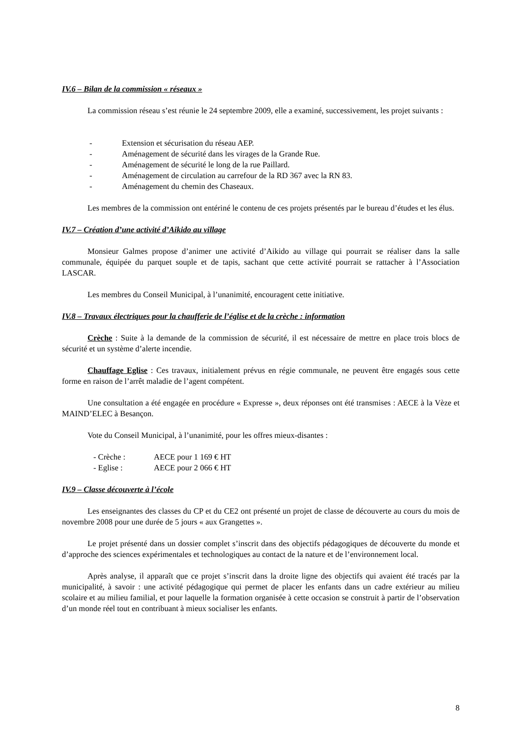IV.6 – Bilan de la commission « réseaux »
La commission réseau s’est réunie le 24 septembre 2009, elle a examiné, successivement, les projet suivants :
- Extension et sécurisation du réseau AEP.
- Aménagement de sécurité dans les virages de la Grande Rue.
- Aménagement de sécurité le long de la rue Paillard.
- Aménagement de circulation au carrefour de la RD 367 avec la RN 83.
- Aménagement du chemin des Chaseaux.
Les membres de la commission ont entériné le contenu de ces projets présentés par le bureau d’études et les élus.
IV.7 – Création d’une activité d’Aikido au village
Monsieur Galmes propose d’animer une activité d’Aikido au village qui pourrait se réaliser dans la salle communale, équipée du parquet souple et de tapis, sachant que cette activité pourrait se rattacher à l’Association LASCAR.
Les membres du Conseil Municipal, à l’unanimité, encouragent cette initiative.
IV.8 – Travaux électriques pour la chaufferie de l’église et de la crèche : information
Crèche : Suite à la demande de la commission de sécurité, il est nécessaire de mettre en place trois blocs de sécurité et un système d’alerte incendie.
Chauffage Eglise : Ces travaux, initialement prévus en régie communale, ne peuvent être engagés sous cette forme en raison de l’arrêt maladie de l’agent compétent.
Une consultation a été engagée en procédure « Expresse », deux réponses ont été transmises : AECE à la Vèze et MAIND’ELEC à Besançon.
Vote du Conseil Municipal, à l’unanimité, pour les offres mieux-disantes :
- Crèche : AECE pour 1 169 € HT
- Eglise : AECE pour 2 066 € HT
IV.9 – Classe découverte à l’école
Les enseignantes des classes du CP et du CE2 ont présenté un projet de classe de découverte au cours du mois de novembre 2008 pour une durée de 5 jours « aux Grangettes ».
Le projet présenté dans un dossier complet s’inscrit dans des objectifs pédagogiques de découverte du monde et d’approche des sciences expérimentales et technologiques au contact de la nature et de l’environnement local.
Après analyse, il apparaît que ce projet s’inscrit dans la droite ligne des objectifs qui avaient été tracés par la municipalité, à savoir : une activité pédagogique qui permet de placer les enfants dans un cadre extérieur au milieu scolaire et au milieu familial, et pour laquelle la formation organisée à cette occasion se construit à partir de l’observation d’un monde réel tout en contribuant à mieux socialiser les enfants.
8